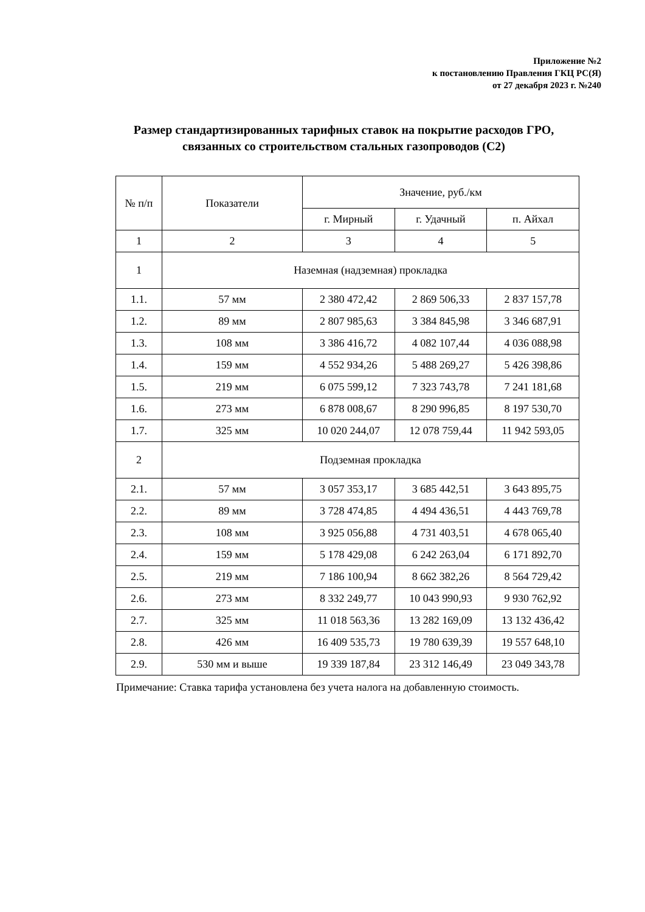Приложение №2
к постановлению Правления ГКЦ РС(Я)
от 27 декабря 2023 г. №240
Размер стандартизированных тарифных ставок на покрытие расходов ГРО,
связанных со строительством стальных газопроводов (С2)
| № п/п | Показатели | Значение, руб./км | | |
| --- | --- | --- | --- | --- |
| | | г. Мирный | г. Удачный | п. Айхал |
| 1 | 2 | 3 | 4 | 5 |
| 1 | Наземная (надземная) прокладка | | | |
| 1.1. | 57 мм | 2 380 472,42 | 2 869 506,33 | 2 837 157,78 |
| 1.2. | 89 мм | 2 807 985,63 | 3 384 845,98 | 3 346 687,91 |
| 1.3. | 108 мм | 3 386 416,72 | 4 082 107,44 | 4 036 088,98 |
| 1.4. | 159 мм | 4 552 934,26 | 5 488 269,27 | 5 426 398,86 |
| 1.5. | 219 мм | 6 075 599,12 | 7 323 743,78 | 7 241 181,68 |
| 1.6. | 273 мм | 6 878 008,67 | 8 290 996,85 | 8 197 530,70 |
| 1.7. | 325 мм | 10 020 244,07 | 12 078 759,44 | 11 942 593,05 |
| 2 | Подземная прокладка | | | |
| 2.1. | 57 мм | 3 057 353,17 | 3 685 442,51 | 3 643 895,75 |
| 2.2. | 89 мм | 3 728 474,85 | 4 494 436,51 | 4 443 769,78 |
| 2.3. | 108 мм | 3 925 056,88 | 4 731 403,51 | 4 678 065,40 |
| 2.4. | 159 мм | 5 178 429,08 | 6 242 263,04 | 6 171 892,70 |
| 2.5. | 219 мм | 7 186 100,94 | 8 662 382,26 | 8 564 729,42 |
| 2.6. | 273 мм | 8 332 249,77 | 10 043 990,93 | 9 930 762,92 |
| 2.7. | 325 мм | 11 018 563,36 | 13 282 169,09 | 13 132 436,42 |
| 2.8. | 426 мм | 16 409 535,73 | 19 780 639,39 | 19 557 648,10 |
| 2.9. | 530 мм и выше | 19 339 187,84 | 23 312 146,49 | 23 049 343,78 |
Примечание: Ставка тарифа установлена без учета налога на добавленную стоимость.